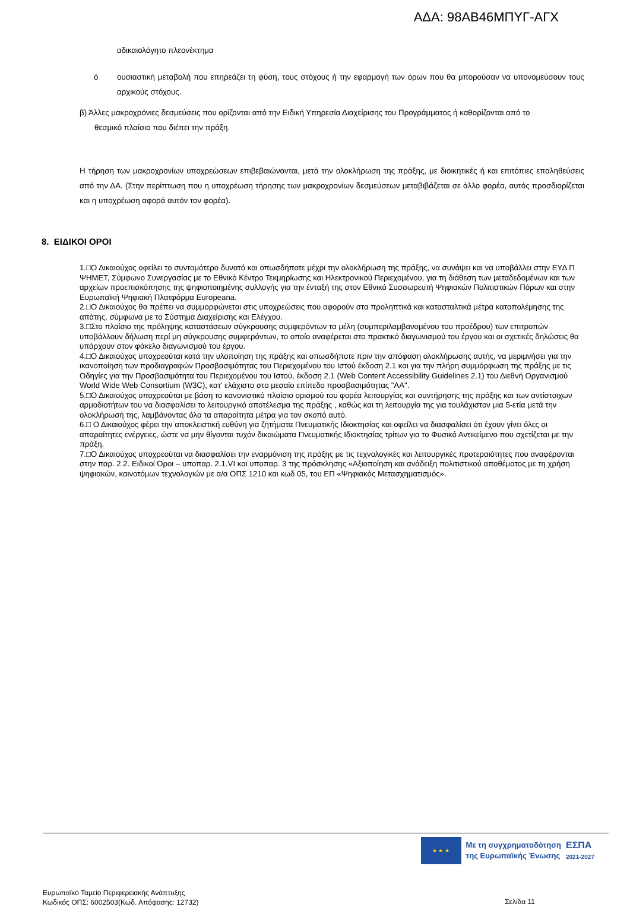ΑΔΑ: 98ΑΒ46ΜΠΥΓ-ΑΓΧ
αδικαιολόγητο πλεονέκτημα
ό ουσιαστική μεταβολή που επηρεάζει τη φύση, τους στόχους ή την εφαρμογή των όρων που θα μπορούσαν να υπονομεύσουν τους αρχικούς στόχους.
β) Άλλες μακροχρόνιες δεσμεύσεις που ορίζονται από την Ειδική Υπηρεσία Διαχείρισης του Προγράμματος ή καθορίζονται από το
θεσμικό πλαίσιο που διέπει την πράξη.
Η τήρηση των μακροχρονίων υποχρεώσεων επιβεβαιώνονται, μετά την ολοκλήρωση της πράξης, με διοικητικές ή και επιτόπιες επαληθεύσεις από την ΔΑ. (Στην περίπτωση που η υποχρέωση τήρησης των μακροχρονίων δεσμεύσεων μεταβιβάζεται σε άλλο φορέα, αυτός προσδιορίζεται και η υποχρέωση αφορά αυτόν τον φορέα).
8. ΕΙΔΙΚΟΙ ΟΡΟΙ
1.□Ο Δικαιούχος οφείλει το συντομότερο δυνατό και οπωσδήποτε μέχρι την ολοκλήρωση της πράξης, να συνάψει και να υποβάλλει στην ΕΥΔ Π ΨΗΜΕΤ, Σύμφωνο Συνεργασίας με το Εθνικό Κέντρο Τεκμηρίωσης και Ηλεκτρονικού Περιεχομένου, για τη διάθεση των μεταδεδομένων και των αρχείων προεπισκόπησης της ψηφιοποιημένης συλλογής για την ένταξή της στον Εθνικό Συσσωρευτή Ψηφιακών Πολιτιστικών Πόρων και στην Ευρωπαϊκή Ψηφιακή Πλατφόρμα Europeana.
2.□Ο Δικαιούχος θα πρέπει να συμμορφώνεται στις υποχρεώσεις που αφορούν στα προληπτικά και κατασταλτικά μέτρα καταπολέμησης της απάτης, σύμφωνα με το Σύστημα Διαχείρισης και Ελέγχου.
3.□Στο πλαίσιο της πρόληψης καταστάσεων σύγκρουσης συμφερόντων τα μέλη (συμπεριλαμβανομένου του προέδρου) των επιτροπών υποβάλλουν δήλωση περί μη σύγκρουσης συμφερόντων, το οποίο αναφέρεται στο πρακτικό διαγωνισμού του έργου και οι σχετικές δηλώσεις θα υπάρχουν στον φάκελο διαγωνισμού του έργου.
4.□Ο Δικαιούχος υποχρεούται κατά την υλοποίηση της πράξης και οπωσδήποτε πριν την απόφαση ολοκλήρωσης αυτής, να μεριμνήσει για την ικανοποίηση των προδιαγραφών Προσβασιμότητας του Περιεχομένου του Ιστού έκδοση 2.1 και για την πλήρη συμμόρφωση της πράξης με τις Οδηγίες για την Προσβασιμότητα του Περιεχομένου του Ιστού, έκδοση 2.1 (Web Content Accessibility Guidelines 2.1) του Διεθνή Οργανισμού World Wide Web Consortium (W3C), κατ' ελάχιστο στο μεσαίο επίπεδο προσβασιμότητας "ΑΑ".
5.□Ο Δικαιούχος υποχρεούται με βάση το κανονιστικό πλαίσιο ορισμού του φορέα λειτουργίας και συντήρησης της πράξης και των αντίστοιχων αρμοδιοτήτων του να διασφαλίσει το λειτουργικό αποτέλεσμα της πράξης , καθώς και τη λειτουργία της για τουλάχιστον μια 5-ετία μετά την ολοκλήρωσή της, λαμβάνοντας όλα τα απαραίτητα μέτρα για τον σκοπό αυτό.
6.□ Ο Δικαιούχος φέρει την αποκλειστική ευθύνη για ζητήματα Πνευματικής Ιδιοκτησίας και οφείλει να διασφαλίσει ότι έχουν γίνει όλες οι απαραίτητες ενέργειες, ώστε να μην θίγονται τυχόν δικαιώματα Πνευματικής Ιδιοκτησίας τρίτων για το Φυσικό Αντικείμενο που σχετίζεται με την πράξη.
7.□Ο Δικαιούχος υποχρεούται να διασφαλίσει την εναρμόνιση της πράξης με τις τεχνολογικές και λειτουργικές προτεραιότητες που αναφέρονται στην παρ. 2.2. Ειδικοί Όροι – υποπαρ. 2.1.VI και υποπαρ. 3 της πρόσκλησης «Αξιοποίηση και ανάδειξη πολιτιστικού αποθέματος με τη χρήση ψηφιακών, καινοτόμων τεχνολογιών με α/α ΟΠΣ 1210 και κωδ 05, του ΕΠ «Ψηφιακός Μετασχηματισμός».
★ ★ ★
Με τη συγχρηματοδότηση
της Ευρωπαϊκής Ένωσης
ΕΣΠΑ
2021-2027
Ευρωπαϊκό Ταμείο Περιφερειακής Ανάπτυξης
Κωδικός ΟΠΣ: 6002503(Κωδ. Απόφασης: 12732)
Σελίδα 11